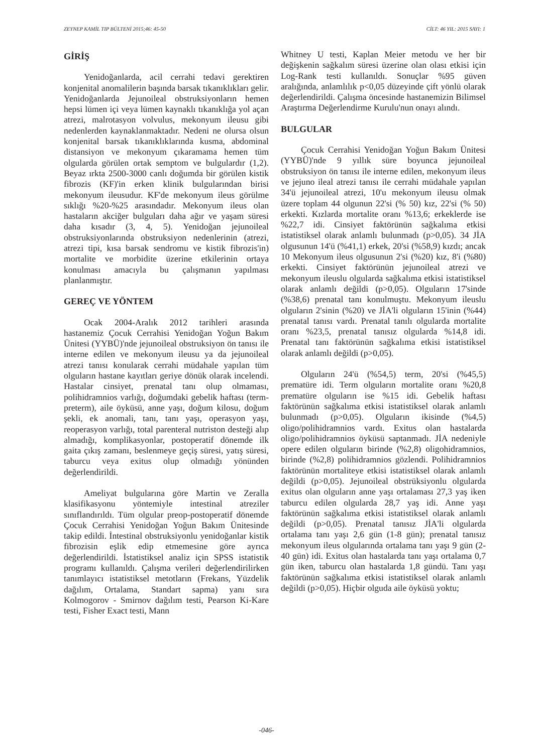ZEYNEP KAMİL TIP BÜLTENİ 2015;46: 45-50 CİLT: 46 YIL: 2015 SAYI: 1
GİRİŞ
Yenidoğanlarda, acil cerrahi tedavi gerektiren konjenital anomalilerin başında barsak tıkanıklıkları gelir. Yenidoğanlarda Jejunoileal obstruksiyonların hemen hepsi lümen içi veya lümen kaynaklı tıkanıklığa yol açan atrezi, malrotasyon volvulus, mekonyum ileusu gibi nedenlerden kaynaklanmaktadır. Nedeni ne olursa olsun konjenital barsak tıkanıklıklarında kusma, abdominal distansiyon ve mekonyum çıkaramama hemen tüm olgularda görülen ortak semptom ve bulgulardır (1,2). Beyaz ırkta 2500-3000 canlı doğumda bir görülen kistik fibrozis (KF)'in erken klinik bulgularından birisi mekonyum ileusudur. KF'de mekonyum ileus görülme sıklığı %20-%25 arasındadır. Mekonyum ileus olan hastaların akciğer bulguları daha ağır ve yaşam süresi daha kısadır (3, 4, 5). Yenidoğan jejunoileal obstruksiyonlarında obstruksiyon nedenlerinin (atrezi, atrezi tipi, kısa barsak sendromu ve kistik fibrozis'in) mortalite ve morbidite üzerine etkilerinin ortaya konulması amacıyla bu çalışmanın yapılması planlanmıştır.
GEREÇ VE YÖNTEM
Ocak 2004-Aralık 2012 tarihleri arasında hastanemiz Çocuk Cerrahisi Yenidoğan Yoğun Bakım Ünitesi (YYBÜ)'nde jejunoileal obstruksiyon ön tanısı ile interne edilen ve mekonyum ileusu ya da jejunoileal atrezi tanısı konularak cerrahi müdahale yapılan tüm olguların hastane kayıtları geriye dönük olarak incelendi. Hastalar cinsiyet, prenatal tanı olup olmaması, polihidramnios varlığı, doğumdaki gebelik haftası (term-preterm), aile öyküsü, anne yaşı, doğum kilosu, doğum şekli, ek anomali, tanı, tanı yaşı, operasyon yaşı, reoperasyon varlığı, total parenteral nutriston desteği alıp almadığı, komplikasyonlar, postoperatif dönemde ilk gaita çıkış zamanı, beslenmeye geçiş süresi, yatış süresi, taburcu veya exitus olup olmadığı yönünden değerlendirildi.
Ameliyat bulgularına göre Martin ve Zeralla klasifikasyonu yöntemiyle intestinal atreziler sınıflandırıldı. Tüm olgular preop-postoperatif dönemde Çocuk Cerrahisi Yenidoğan Yoğun Bakım Ünitesinde takip edildi. İntestinal obstruksiyonlu yenidoğanlar kistik fibrozisin eşlik edip etmemesine göre ayrıca değerlendirildi. İstatistiksel analiz için SPSS istatistik programı kullanıldı. Çalışma verileri değerlendirilirken tanımlayıcı istatistiksel metotların (Frekans, Yüzdelik dağılım, Ortalama, Standart sapma) yanı sıra Kolmogorov - Smirnov dağılım testi, Pearson Ki-Kare testi, Fisher Exact testi, Mann
Whitney U testi, Kaplan Meier metodu ve her bir değişkenin sağkalım süresi üzerine olan olası etkisi için Log-Rank testi kullanıldı. Sonuçlar %95 güven aralığında, anlamlılık p<0,05 düzeyinde çift yönlü olarak değerlendirildi. Çalışma öncesinde hastanemizin Bilimsel Araştırma Değerlendirme Kurulu'nun onayı alındı.
BULGULAR
Çocuk Cerrahisi Yenidoğan Yoğun Bakım Ünitesi (YYBÜ)'nde 9 yıllık süre boyunca jejunoileal obstruksiyon ön tanısı ile interne edilen, mekonyum ileus ve jejuno ileal atrezi tanısı ile cerrahi müdahale yapılan 34'ü jejunoileal atrezi, 10'u mekonyum ileusu olmak üzere toplam 44 olgunun 22'si (% 50) kız, 22'si (% 50) erkekti. Kızlarda mortalite oranı %13,6; erkeklerde ise %22,7 idi. Cinsiyet faktörünün sağkalıma etkisi istatistiksel olarak anlamlı bulunmadı (p>0,05). 34 JİA olgusunun 14'ü (%41,1) erkek, 20'si (%58,9) kızdı; ancak 10 Mekonyum ileus olgusunun 2'si (%20) kız, 8'i (%80) erkekti. Cinsiyet faktörünün jejunoileal atrezi ve mekonyum ileuslu olgularda sağkalıma etkisi istatistiksel olarak anlamlı değildi (p>0,05). Olguların 17'sinde (%38,6) prenatal tanı konulmuştu. Mekonyum ileuslu olguların 2'sinin (%20) ve JİA'li olguların 15'inin (%44) prenatal tanısı vardı. Prenatal tanılı olgularda mortalite oranı %23,5, prenatal tanısız olgularda %14,8 idi. Prenatal tanı faktörünün sağkalıma etkisi istatistiksel olarak anlamlı değildi (p>0,05).
Olguların 24'ü (%54,5) term, 20'si (%45,5) prematüre idi. Term olguların mortalite oranı %20,8 prematüre olguların ise %15 idi. Gebelik haftası faktörünün sağkalıma etkisi istatistiksel olarak anlamlı bulunmadı (p>0,05). Olguların ikisinde (%4,5) oligo/polihidramnios vardı. Exitus olan hastalarda oligo/polihidramnios öyküsü saptanmadı. JİA nedeniyle opere edilen olguların birinde (%2,8) oligohidramnios, birinde (%2,8) polihidramnios gözlendi. Polihidramnios faktörünün mortaliteye etkisi istatistiksel olarak anlamlı değildi (p>0,05). Jejunoileal obstrüksiyonlu olgularda exitus olan olguların anne yaşı ortalaması 27,3 yaş iken taburcu edilen olgularda 28,7 yaş idi. Anne yaşı faktörünün sağkalıma etkisi istatistiksel olarak anlamlı değildi (p>0,05). Prenatal tanısız JİA'li olgularda ortalama tanı yaşı 2,6 gün (1-8 gün); prenatal tanısız mekonyum ileus olgularında ortalama tanı yaşı 9 gün (2-40 gün) idi. Exitus olan hastalarda tanı yaşı ortalama 0,7 gün iken, taburcu olan hastalarda 1,8 gündü. Tanı yaşı faktörünün sağkalıma etkisi istatistiksel olarak anlamlı değildi (p>0,05). Hiçbir olguda aile öyküsü yoktu;
-046-